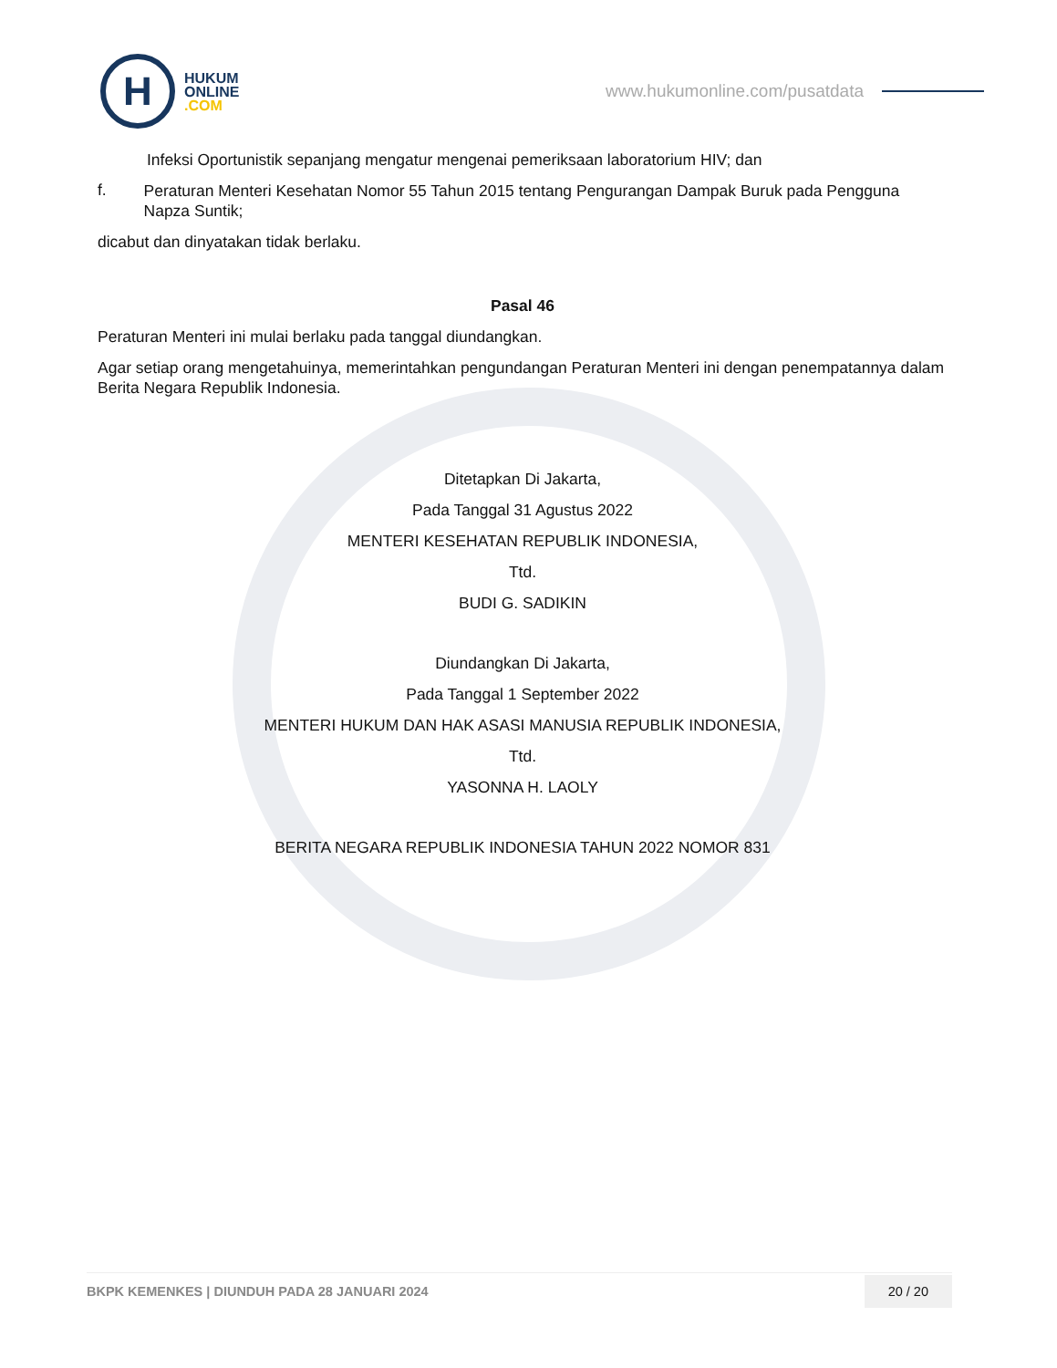H
HUKUM
ONLINE
.COM
www.hukumonline.com/pusatdata
Infeksi Oportunistik sepanjang mengatur mengenai pemeriksaan laboratorium HIV; dan
f.
Peraturan Menteri Kesehatan Nomor 55 Tahun 2015 tentang Pengurangan Dampak Buruk pada Pengguna Napza Suntik;
dicabut dan dinyatakan tidak berlaku.
Pasal 46
Peraturan Menteri ini mulai berlaku pada tanggal diundangkan.
Agar setiap orang mengetahuinya, memerintahkan pengundangan Peraturan Menteri ini dengan penempatannya dalam Berita Negara Republik Indonesia.
Ditetapkan Di Jakarta,
Pada Tanggal 31 Agustus 2022
MENTERI KESEHATAN REPUBLIK INDONESIA,
Ttd.
BUDI G. SADIKIN
Diundangkan Di Jakarta,
Pada Tanggal 1 September 2022
MENTERI HUKUM DAN HAK ASASI MANUSIA REPUBLIK INDONESIA,
Ttd.
YASONNA H. LAOLY
BERITA NEGARA REPUBLIK INDONESIA TAHUN 2022 NOMOR 831
BKPK KEMENKES | DIUNDUH PADA 28 JANUARI 2024 20 / 20